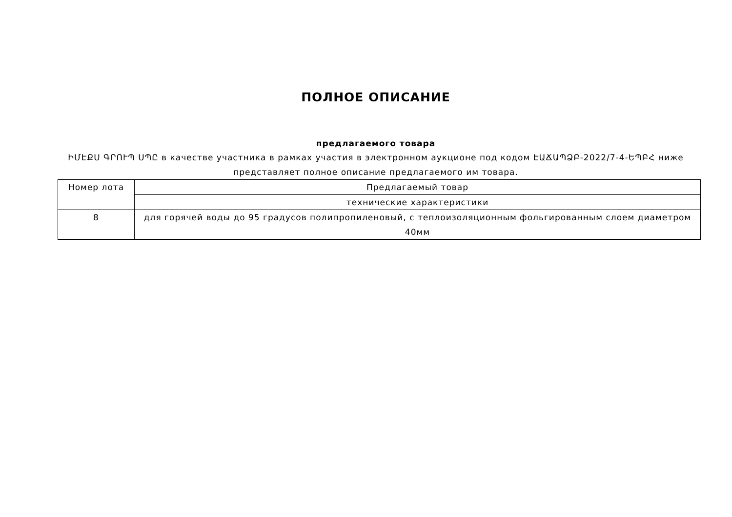ПОЛНОЕ ОПИСАНИЕ
предлагаемого товара
ԻՄԷՔՍ ԳՐՈՒՊ ՍՊԸ в качестве участника в рамках участия в электронном аукционе под кодом ԷԱՃԱՊՁԲ-2022/7-4-ԵՊԲՀ ниже представляет полное описание предлагаемого им товара.
| Номер лота | Предлагаемый товар |
| | технические характеристики |
| 8 | для горячей воды до 95 градусов полипропиленовый, с теплоизоляционным фольгированным слоем диаметром 40мм |